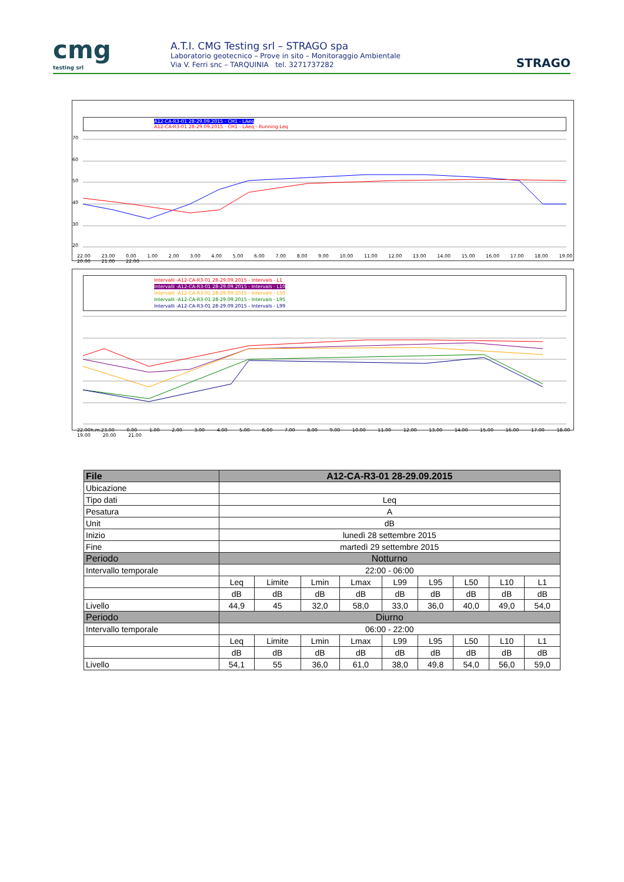cmg
testing srl
A.T.I. CMG Testing srl – STRAGO spa
Laboratorio geotecnico – Prove in sito – Monitoraggio Ambientale
Via V. Ferri snc – TARQUINIA tel. 3271737282
STRAGO
A12-CA-R3-01 28-29.09.2015 - CH1 - LAeq
A12-CA-R3-01 28-29.09.2015 - CH1 - LAeq - Running Leq
70
60
50
40
30
20
22.00 23.00 0.00 1.00 2.00 3.00 4.00 5.00 6.00 7.00 8.00 9.00 10.00 11.00 12.00 13.00 14.00 15.00 16.00 17.00 18.00 19.00 20.00 21.00 22.00
Intervalli -A12-CA-R3-01 28-29.09.2015 - Intervals - L1
Intervalli -A12-CA-R3-01 28-29.09.2015 - Intervals - L10
Intervalli -A12-CA-R3-01 28-29.09.2015 - Intervals - L50
Intervalli -A12-CA-R3-01 28-29.09.2015 - Intervals - L95
Intervalli -A12-CA-R3-01 28-29.09.2015 - Intervals - L99
22.00h.m.23.00 0.00 1.00 2.00 3.00 4.00 5.00 6.00 7.00 8.00 9.00 10.00 11.00 12.00 13.00 14.00 15.00 16.00 17.00 18.00 19.00 20.00 21.00
| File | A12-CA-R3-01 28-29.09.2015 | | | | | | | | |
| --- | --- | --- | --- | --- | --- | --- | --- | --- | --- |
| Ubicazione | | | | | | | | | |
| Tipo dati | Leq | | | | | | | | |
| Pesatura | A | | | | | | | | |
| Unit | dB | | | | | | | | |
| Inizio | lunedì 28 settembre 2015 | | | | | | | | |
| Fine | martedì 29 settembre 2015 | | | | | | | | |
| Periodo | Notturno | | | | | | | | |
| Intervallo temporale | 22:00 - 06:00 | | | | | | | | |
| | Leq | Limite | Lmin | Lmax | L99 | L95 | L50 | L10 | L1 |
| | dB | dB | dB | dB | dB | dB | dB | dB | dB |
| Livello | 44,9 | 45 | 32,0 | 58,0 | 33,0 | 36,0 | 40,0 | 49,0 | 54,0 |
| Periodo | Diurno | | | | | | | | |
| Intervallo temporale | 06:00 - 22:00 | | | | | | | | |
| | Leq | Limite | Lmin | Lmax | L99 | L95 | L50 | L10 | L1 |
| | dB | dB | dB | dB | dB | dB | dB | dB | dB |
| Livello | 54,1 | 55 | 36,0 | 61,0 | 38,0 | 49,8 | 54,0 | 56,0 | 59,0 |